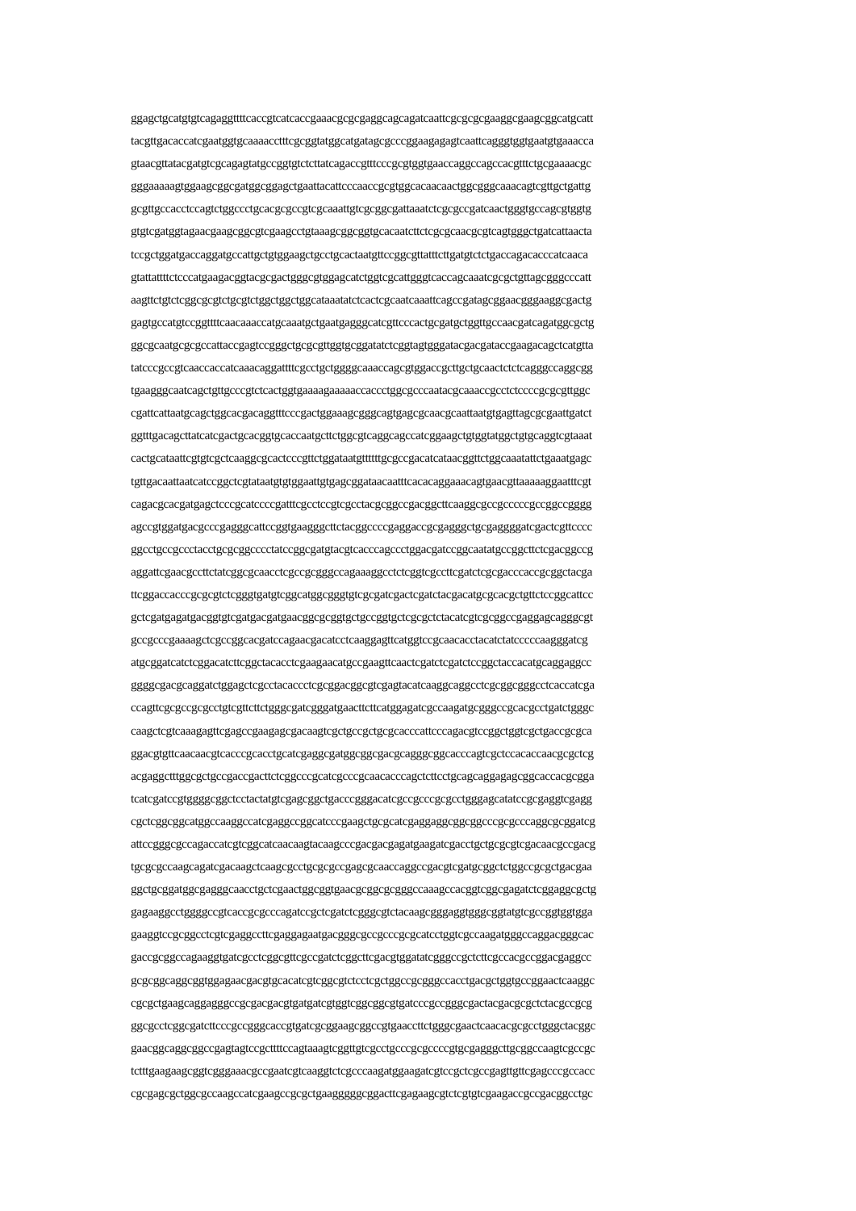ggagctgcatgtgtcagaggttttcaccgtcatcaccgaaacgcgcgaggcagcagatcaattcgcgcgcgaaggcgaagcggcatgcatt
tacgttgacaccatcgaatggtgcaaaacctttcgcggtatggcatgatagcgcccggaagagagtcaattcagggtggtgaatgtgaaacca
gtaacgttatacgatgtcgcagagtatgccggtgtctcttatcagaccgtttcccgcgtggtgaaccaggccagccacgtttctgcgaaaacgc
gggaaaaagtggaagcggcgatggcggagctgaattacattcccaaccgcgtggcacaacaactggcgggcaaacagtcgttgctgattg
gcgttgccacctccagtctggccctgcacgcgccgtcgcaaattgtcgcggcgattaaatctcgcgccgatcaactgggtgccagcgtggtg
gtgtcgatggtagaacgaagcggcgtcgaagcctgtaaagcggcggtgcacaatcttctcgcgcaacgcgtcagtgggctgatcattaacta
tccgctggatgaccaggatgccattgctgtggaagctgcctgcactaatgttccggcgttatttcttgatgtctctgaccagacacccatcaaca
gtattattttctcccatgaagacggtacgcgactgggcgtggagcatctggtcgcattgggtcaccagcaaatcgcgctgttagcgggcccatt
aagttctgtctcggcgcgtctgcgtctggctggctggcataaatatctcactcgcaatcaaattcagccgatagcggaacgggaaggcgactg
gagtgccatgtccggttttcaacaaaccatgcaaatgctgaatgagggcatcgttcccactgcgatgctggttgccaacgatcagatggcgctg
ggcgcaatgcgcgccattaccgagtccgggctgcgcgttggtgcggatatctcggtagtgggatacgacgataccgaagacagctcatgtta
tatcccgccgtcaaccaccatcaaacaggattttcgcctgctggggcaaaccagcgtggaccgcttgctgcaactctctcagggccaggcgg
tgaagggcaatcagctgttgcccgtctcactggtgaaaagaaaaaccaccctggcgcccaatacgcaaaccgcctctccccgcgcgttggc
cgattcattaatgcagctggcacgacaggtttcccgactggaaagcgggcagtgagcgcaacgcaattaatgtgagttagcgcgaattgatct
ggtttgacagcttatcatcgactgcacggtgcaccaatgcttctggcgtcaggcagccatcggaagctgtggtatggctgtgcaggtcgtaaat
cactgcataattcgtgtcgctcaaggcgcactcccgttctggataatgttttttgcgccgacatcataacggttctggcaaatattctgaaatgagc
tgttgacaattaatcatccggctcgtataatgtgtggaattgtgagcggataacaatttcacacaggaaacagtgaacgttaaaaaggaatttcgt
cagacgcacgatgagctcccgcatccccgatttcgcctccgtcgcctacgcggccgacggcttcaaggcgccgcccccgccggccgggg
agccgtggatgacgcccgagggcattccggtgaagggcttctacggccccgaggaccgcgagggctgcgaggggatcgactcgttcccc
ggcctgccgccctacctgcgcggcccctatccggcgatgtacgtcacccagccctggacgatccggcaatatgccggcttctcgacggccg
aggattcgaacgccttctatcggcgcaacctcgccgcgggccagaaaggcctctcggtcgccttcgatctcgcgacccaccgcggctacga
ttcggaccacccgcgcgtctcgggtgatgtcggcatggcgggtgtcgcgatcgactcgatctacgacatgcgcacgctgttctccggcattcc
gctcgatgagatgacggtgtcgatgacgatgaacggcgcggtgctgccggtgctcgcgctctacatcgtcgcggccgaggagcagggcgt
gccgcccgaaaagctcgccggcacgatccagaacgacatcctcaaggagttcatggtccgcaacacctacatctatcccccaagggatcg
atgcggatcatctcggacatcttcggctacacctcgaagaacatgccgaagttcaactcgatctcgatctccggctaccacatgcaggaggcc
ggggcgacgcaggatctggagctcgcctacaccctcgcggacggcgtcgagtacatcaaggcaggcctcgcggcgggcctcaccatcga
ccagttcgcgccgcgcctgtcgttcttctgggcgatcgggatgaacttcttcatggagatcgccaagatgcgggccgcacgcctgatctgggc
caagctcgtcaaagagttcgagccgaagagcgacaagtcgctgccgctgcgcacccattcccagacgtccggctggtcgctgaccgcgca
ggacgtgttcaacaacgtcacccgcacctgcatcgaggcgatggcggcgacgcagggcggcacccagtcgctccacaccaacgcgctcg
acgaggctttggcgctgccgaccgacttctcggcccgcatcgcccgcaacacccagctcttcctgcagcaggagagcggcaccacgcgga
tcatcgatccgtggggcggctcctactatgtcgagcggctgacccgggacatcgccgcccgcgcctgggagcatatccgcgaggtcgagg
cgctcggcggcatggccaaggccatcgaggccggcatcccgaagctgcgcatcgaggaggcggcggcccgcgcccaggcgcggatcg
attccgggcgccagaccatcgtcggcatcaacaagtacaagcccgacgacgagatgaagatcgacctgctgcgcgtcgacaacgccgacg
tgcgcgccaagcagatcgacaagctcaagcgcctgcgcgccgagcgcaaccaggccgacgtcgatgcggctctggccgcgctgacgaa
ggctgcggatggcgagggcaacctgctcgaactggcggtgaacgcggcgcgggccaaagccacggtcggcgagatctcggaggcgctg
gagaaggcctggggccgtcaccgcgcccagatccgctcgatctcgggcgtctacaagcgggaggtgggcggtatgtcgccggtggtgga
gaaggtccgcggcctcgtcgaggccttcgaggagaatgacgggcgccgcccgcgcatcctggtcgccaagatgggccaggacgggcac
gaccgcggccagaaggtgatcgcctcggcgttcgccgatctcggcttcgacgtggatatcgggccgctcttcgccacgccggacgaggcc
gcgcggcaggcggtggagaacgacgtgcacatcgtcggcgtctcctcgctggccgcgggccacctgacgctggtgccggaactcaaggc
cgcgctgaagcaggagggccgcgacgacgtgatgatcgtggtcggcggcgtgatcccgccgggcgactacgacgcgctctacgccgcg
ggcgcctcggcgatcttcccgccgggcaccgtgatcgcggaagcggccgtgaaccttctgggcgaactcaacacgcgcctgggctacggc
gaacggcaggcggccgagtagtccgcttttccagtaaagtcggttgtcgcctgcccgcgccccgtgcgagggcttgcggccaagtcgccgc
tctttgaagaagcggtcgggaaacgccgaatcgtcaaggtctcgcccaagatggaagatcgtccgctcgccgagttgttcgagcccgccacc
cgcgagcgctggcgccaagccatcgaagccgcgctgaagggggcggacttcgagaagcgtctcgtgtcgaagaccgccgacggcctgc